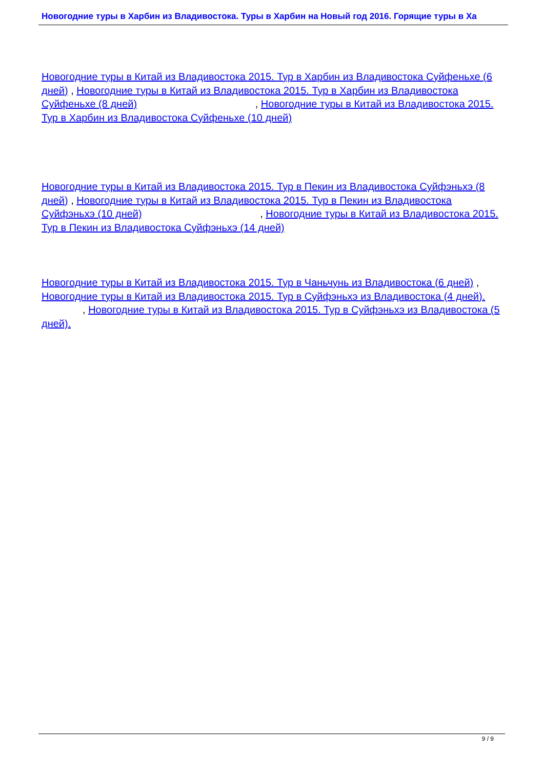Новогодние туры в Харбин из Владивостока. Туры в Харбин на Новый год 2016. Горящие туры в Ха
Новогодние туры в Китай из Владивостока 2015. Тур в Харбин из Владивостока Суйфеньхе (6 дней) , Новогодние туры в Китай из Владивостока 2015. Тур в Харбин из Владивостока Суйфеньхе (8 дней) , Новогодние туры в Китай из Владивостока 2015. Тур в Харбин из Владивостока Суйфеньхе (10 дней)
Новогодние туры в Китай из Владивостока 2015. Тур в Пекин из Владивостока Суйфэньхэ (8 дней) , Новогодние туры в Китай из Владивостока 2015. Тур в Пекин из Владивостока Суйфэньхэ (10 дней) , Новогодние туры в Китай из Владивостока 2015. Тур в Пекин из Владивостока Суйфэньхэ (14 дней)
Новогодние туры в Китай из Владивостока 2015. Тур в Чаньчунь из Владивостока (6 дней) , Новогодние туры в Китай из Владивостока 2015. Тур в Суйфэньхэ из Владивостока (4 дней). , Новогодние туры в Китай из Владивостока 2015. Тур в Суйфэньхэ из Владивостока (5 дней).
9 / 9